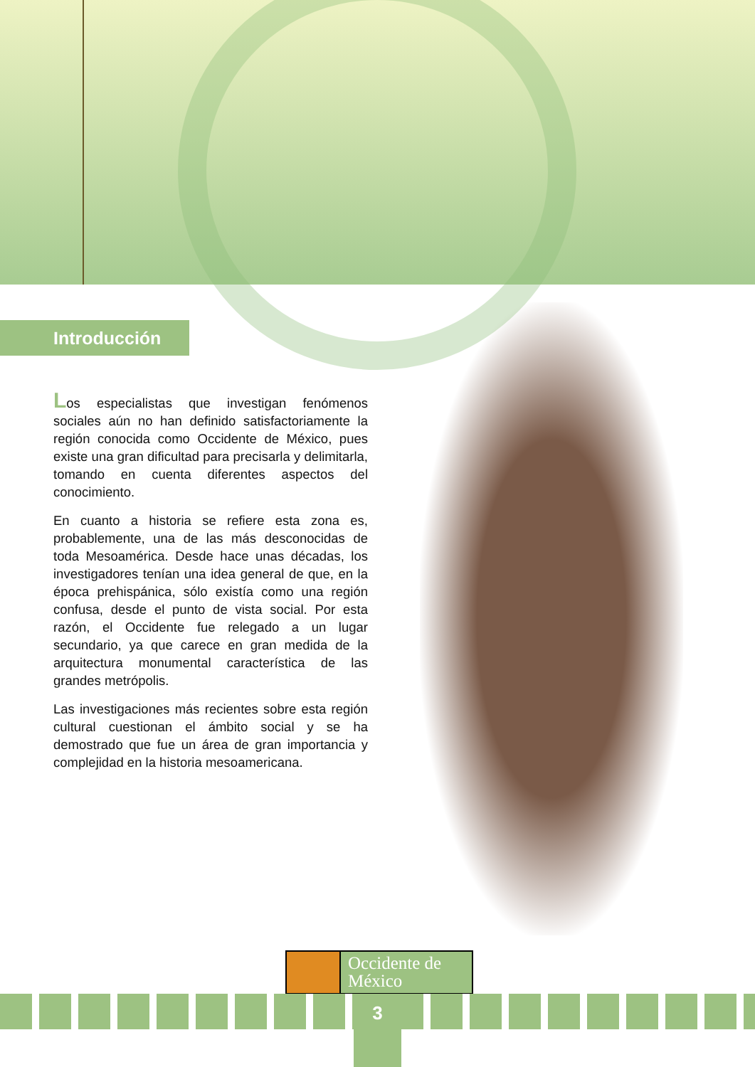Introducción
Los especialistas que investigan fenómenos sociales aún no han definido satisfactoriamente la región conocida como Occidente de México, pues existe una gran dificultad para precisarla y delimitarla, tomando en cuenta diferentes aspectos del conocimiento.
En cuanto a historia se refiere esta zona es, probablemente, una de las más desconocidas de toda Mesoamérica. Desde hace unas décadas, los investigadores tenían una idea general de que, en la época prehispánica, sólo existía como una región confusa, desde el punto de vista social. Por esta razón, el Occidente fue relegado a un lugar secundario, ya que carece en gran medida de la arquitectura monumental característica de las grandes metrópolis.
Las investigaciones más recientes sobre esta región cultural cuestionan el ámbito social y se ha demostrado que fue un área de gran importancia y complejidad en la historia mesoamericana.
Occidente de México
3